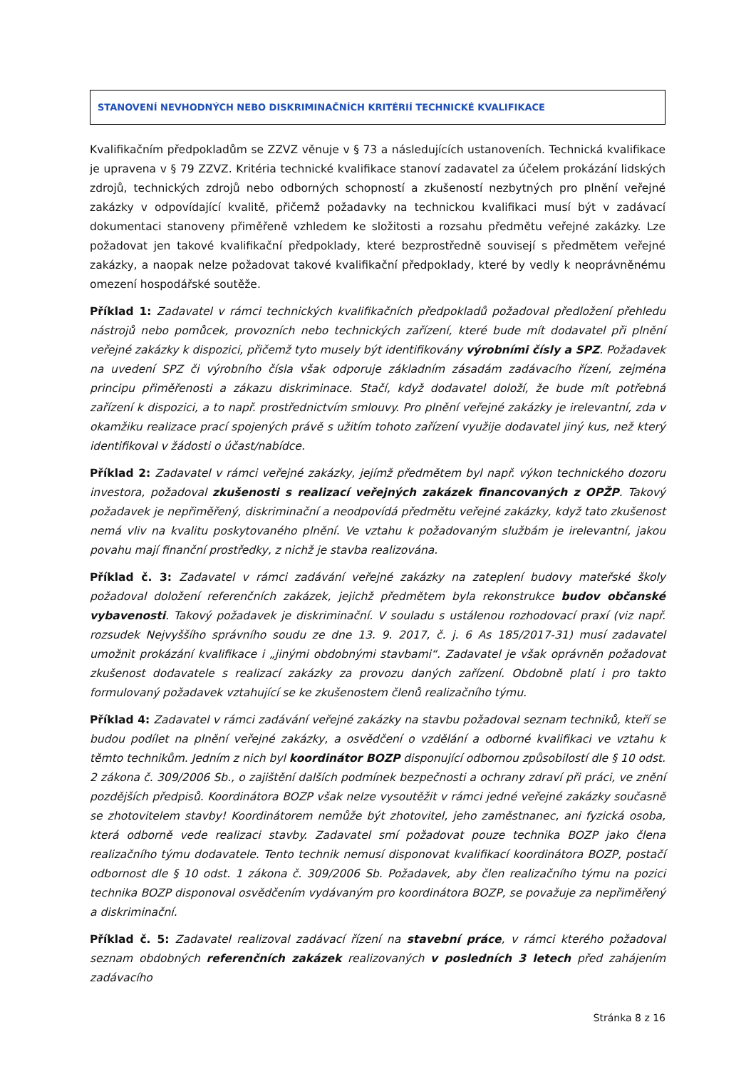STANOVENÍ NEVHODNÝCH NEBO DISKRIMINAČNÍCH KRITÉRIÍ TECHNICKÉ KVALIFIKACE
Kvalifikačním předpokladům se ZZVZ věnuje v § 73 a následujících ustanoveních. Technická kvalifikace je upravena v § 79 ZZVZ. Kritéria technické kvalifikace stanoví zadavatel za účelem prokázání lidských zdrojů, technických zdrojů nebo odborných schopností a zkušeností nezbytných pro plnění veřejné zakázky v odpovídající kvalitě, přičemž požadavky na technickou kvalifikaci musí být v zadávací dokumentaci stanoveny přiměřeně vzhledem ke složitosti a rozsahu předmětu veřejné zakázky. Lze požadovat jen takové kvalifikační předpoklady, které bezprostředně souvisejí s předmětem veřejné zakázky, a naopak nelze požadovat takové kvalifikační předpoklady, které by vedly k neoprávněnému omezení hospodářské soutěže.
Příklad 1: Zadavatel v rámci technických kvalifikačních předpokladů požadoval předložení přehledu nástrojů nebo pomůcek, provozních nebo technických zařízení, které bude mít dodavatel při plnění veřejné zakázky k dispozici, přičemž tyto musely být identifikovány výrobními čísly a SPZ. Požadavek na uvedení SPZ či výrobního čísla však odporuje základním zásadám zadávacího řízení, zejména principu přiměřenosti a zákazu diskriminace. Stačí, když dodavatel doloží, že bude mít potřebná zařízení k dispozici, a to např. prostřednictvím smlouvy. Pro plnění veřejné zakázky je irelevantní, zda v okamžiku realizace prací spojených právě s užitím tohoto zařízení využije dodavatel jiný kus, než který identifikoval v žádosti o účast/nabídce.
Příklad 2: Zadavatel v rámci veřejné zakázky, jejímž předmětem byl např. výkon technického dozoru investora, požadoval zkušenosti s realizací veřejných zakázek financovaných z OPŽP. Takový požadavek je nepřiměřený, diskriminační a neodpovídá předmětu veřejné zakázky, když tato zkušenost nemá vliv na kvalitu poskytovaného plnění. Ve vztahu k požadovaným službám je irelevantní, jakou povahu mají finanční prostředky, z nichž je stavba realizována.
Příklad č. 3: Zadavatel v rámci zadávání veřejné zakázky na zateplení budovy mateřské školy požadoval doložení referenčních zakázek, jejichž předmětem byla rekonstrukce budov občanské vybavenosti. Takový požadavek je diskriminační. V souladu s ustálenou rozhodovací praxí (viz např. rozsudek Nejvyššího správního soudu ze dne 13. 9. 2017, č. j. 6 As 185/2017-31) musí zadavatel umožnit prokázání kvalifikace i „jinými obdobnými stavbami“. Zadavatel je však oprávněn požadovat zkušenost dodavatele s realizací zakázky za provozu daných zařízení. Obdobně platí i pro takto formulovaný požadavek vztahující se ke zkušenostem členů realizačního týmu.
Příklad 4: Zadavatel v rámci zadávání veřejné zakázky na stavbu požadoval seznam techniků, kteří se budou podílet na plnění veřejné zakázky, a osvědčení o vzdělání a odborné kvalifikaci ve vztahu k těmto technikům. Jedním z nich byl koordinátor BOZP disponující odbornou způsobilostí dle § 10 odst. 2 zákona č. 309/2006 Sb., o zajištění dalších podmínek bezpečnosti a ochrany zdraví při práci, ve znění pozdějších předpisů. Koordinátora BOZP však nelze vysoutěžit v rámci jedné veřejné zakázky současně se zhotovitelem stavby! Koordinátorem nemůže být zhotovitel, jeho zaměstnanec, ani fyzická osoba, která odborně vede realizaci stavby. Zadavatel smí požadovat pouze technika BOZP jako člena realizačního týmu dodavatele. Tento technik nemusí disponovat kvalifikací koordinátora BOZP, postačí odbornost dle § 10 odst. 1 zákona č. 309/2006 Sb. Požadavek, aby člen realizačního týmu na pozici technika BOZP disponoval osvědčením vydávaným pro koordinátora BOZP, se považuje za nepřiměřený a diskriminační.
Příklad č. 5: Zadavatel realizoval zadávací řízení na stavební práce, v rámci kterého požadoval seznam obdobných referenčních zakázek realizovaných v posledních 3 letech před zahájením zadávacího
Stránka 8 z 16